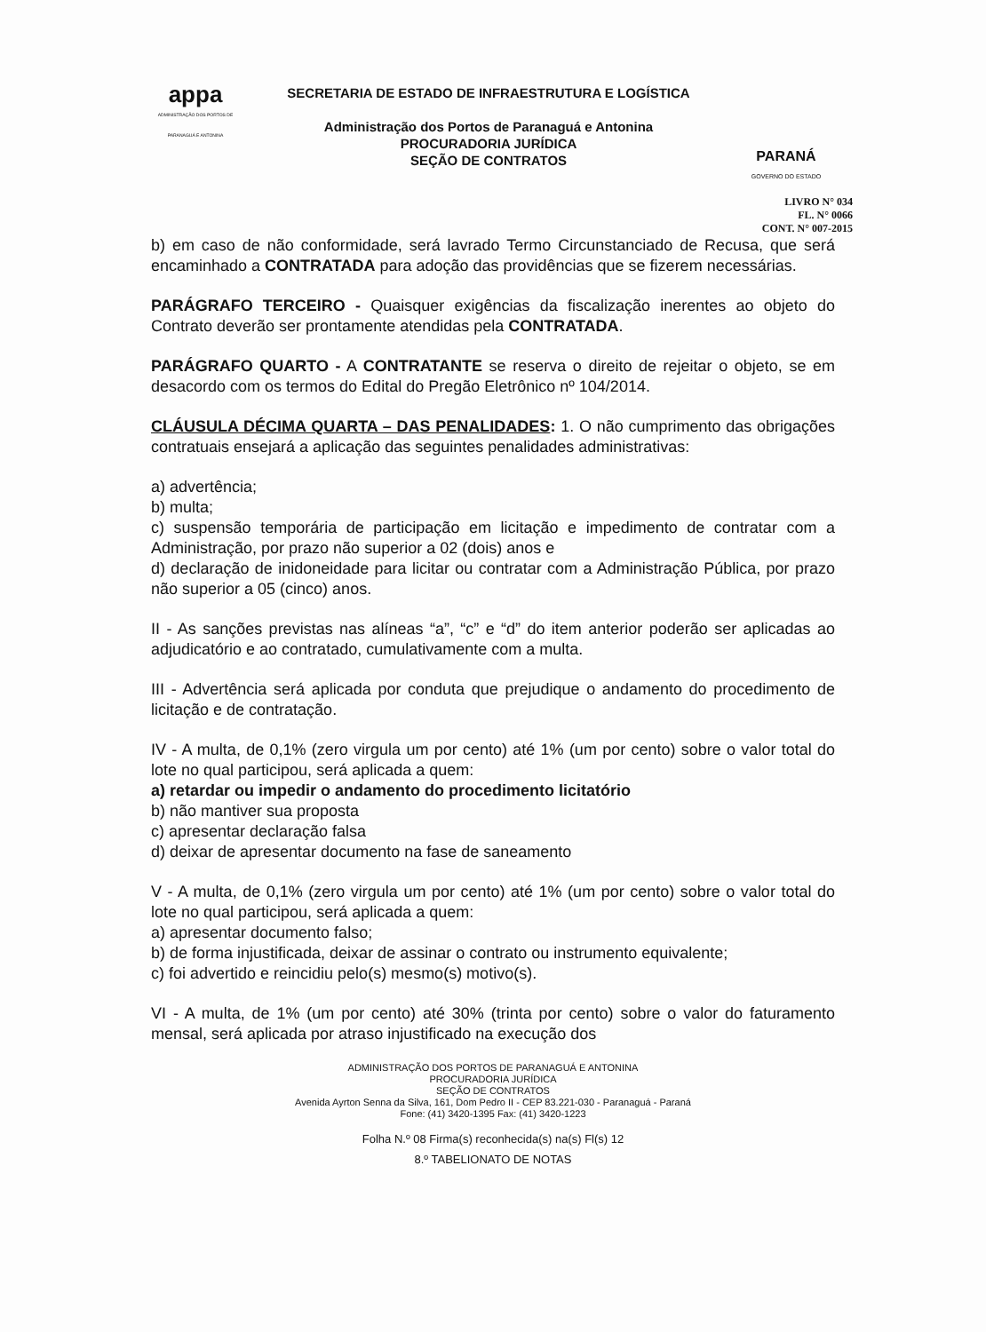appa
ADMINISTRAÇÃO DOS PORTOS DE PARANAGUÁ E ANTONINA
SECRETARIA DE ESTADO DE INFRAESTRUTURA E LOGÍSTICA
Administração dos Portos de Paranaguá e Antonina
PROCURADORIA JURÍDICA
SEÇÃO DE CONTRATOS
PARANÁ
GOVERNO DO ESTADO
LIVRO N° 034
FL. N° 0066
CONT. N° 007-2015
b) em caso de não conformidade, será lavrado Termo Circunstanciado de Recusa, que será encaminhado a CONTRATADA para adoção das providências que se fizerem necessárias.
PARÁGRAFO TERCEIRO - Quaisquer exigências da fiscalização inerentes ao objeto do Contrato deverão ser prontamente atendidas pela CONTRATADA.
PARÁGRAFO QUARTO - A CONTRATANTE se reserva o direito de rejeitar o objeto, se em desacordo com os termos do Edital do Pregão Eletrônico nº 104/2014.
CLÁUSULA DÉCIMA QUARTA – DAS PENALIDADES: 1. O não cumprimento das obrigações contratuais ensejará a aplicação das seguintes penalidades administrativas:
a) advertência;
b) multa;
c) suspensão temporária de participação em licitação e impedimento de contratar com a Administração, por prazo não superior a 02 (dois) anos e
d) declaração de inidoneidade para licitar ou contratar com a Administração Pública, por prazo não superior a 05 (cinco) anos.
II - As sanções previstas nas alíneas “a”, “c” e “d” do item anterior poderão ser aplicadas ao adjudicatório e ao contratado, cumulativamente com a multa.
III - Advertência será aplicada por conduta que prejudique o andamento do procedimento de licitação e de contratação.
IV - A multa, de 0,1% (zero virgula um por cento) até 1% (um por cento) sobre o valor total do lote no qual participou, será aplicada a quem:
a) retardar ou impedir o andamento do procedimento licitatório
b) não mantiver sua proposta
c) apresentar declaração falsa
d) deixar de apresentar documento na fase de saneamento
V - A multa, de 0,1% (zero virgula um por cento) até 1% (um por cento) sobre o valor total do lote no qual participou, será aplicada a quem:
a) apresentar documento falso;
b) de forma injustificada, deixar de assinar o contrato ou instrumento equivalente;
c) foi advertido e reincidiu pelo(s) mesmo(s) motivo(s).
VI - A multa, de 1% (um por cento) até 30% (trinta por cento) sobre o valor do faturamento mensal, será aplicada por atraso injustificado na execução dos
ADMINISTRAÇÃO DOS PORTOS DE PARANAGUÁ E ANTONINA
PROCURADORIA JURÍDICA
SEÇÃO DE CONTRATOS
Avenida Ayrton Senna da Silva, 161, Dom Pedro II - CEP 83.221-030 - Paranaguá - Paraná
Fone: (41) 3420-1395 Fax: (41) 3420-1223
Folha N.º 08 Firma(s) reconhecida(s) na(s) Fl(s) 12
8.º TABELIONATO DE NOTAS